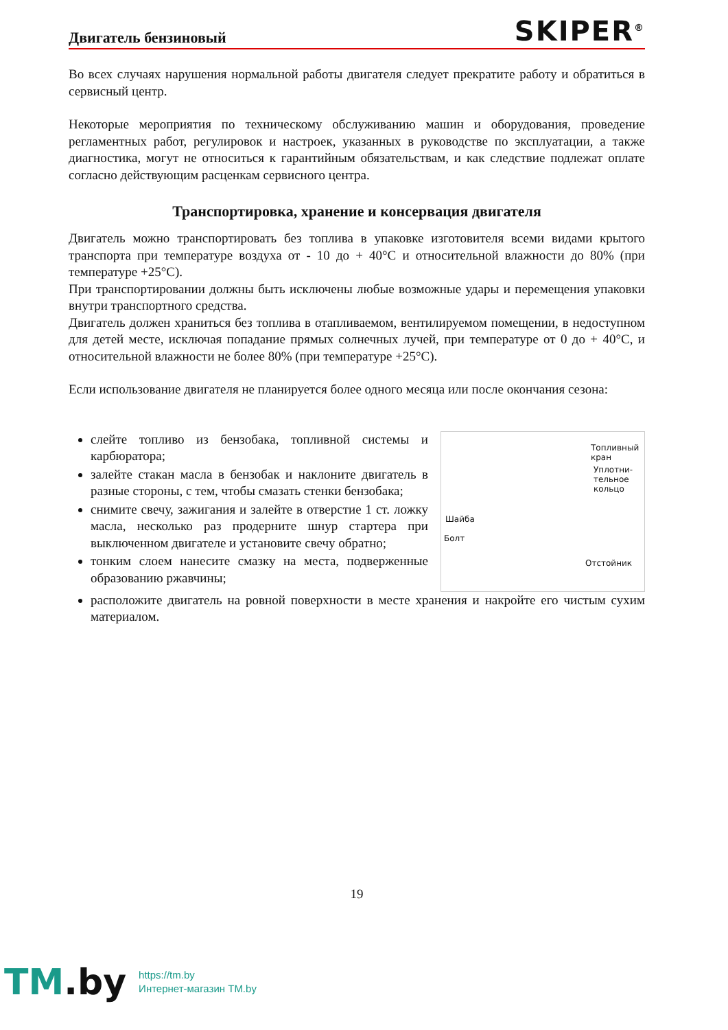Двигатель бензиновый
SKIPER<sup>®</sup>
Во всех случаях нарушения нормальной работы двигателя следует прекратите работу и обратиться в сервисный центр.
Некоторые мероприятия по техническому обслуживанию машин и оборудования, проведение регламентных работ, регулировок и настроек, указанных в руководстве по эксплуатации, а также диагностика, могут не относиться к гарантийным обязательствам, и как следствие подлежат оплате согласно действующим расценкам сервисного центра.
Транспортировка, хранение и консервация двигателя
Двигатель можно транспортировать без топлива в упаковке изготовителя всеми видами крытого транспорта при температуре воздуха от - 10 до + 40°С и относительной влажности до 80% (при температуре +25°С).
При транспортировании должны быть исключены любые возможные удары и перемещения упаковки внутри транспортного средства.
Двигатель должен храниться без топлива в отапливаемом, вентилируемом помещении, в недоступном для детей месте, исключая попадание прямых солнечных лучей, при температуре от 0 до + 40°С, и относительной влажности не более 80% (при температуре +25°С).
Если использование двигателя не планируется более одного месяца или после окончания сезона:
слейте топливо из бензобака, топливной системы и карбюратора;
залейте стакан масла в бензобак и наклоните двигатель в разные стороны, с тем, чтобы смазать стенки бензобака;
снимите свечу, зажигания и залейте в отверстие 1 ст. ложку масла, несколько раз продерните шнур стартера при выключенном двигателе и установите свечу обратно;
тонким слоем нанесите смазку на места, подверженные образованию ржавчины;
Топливный кран
Уплотни-
тельное
кольцо
Шайба
Болт
Отстойник
расположите двигатель на ровной поверхности в месте хранения и накройте его чистым сухим материалом.
19
TM.by
https://tm.by
Интернет-магазин TM.by